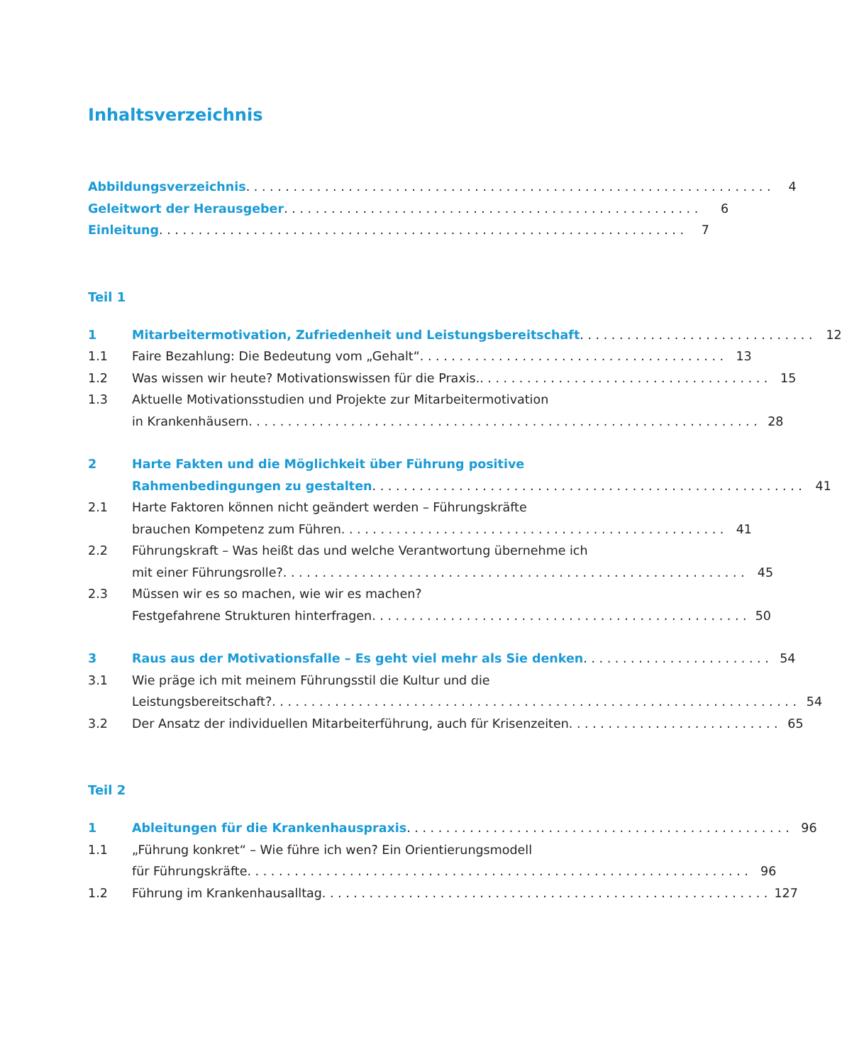Inhaltsverzeichnis
Abbildungsverzeichnis 4
Geleitwort der Herausgeber 6
Einleitung 7
Teil 1
1 Mitarbeitermotivation, Zufriedenheit und Leistungsbereitschaft 12
1.1 Faire Bezahlung: Die Bedeutung vom „Gehalt“ 13
1.2 Was wissen wir heute? Motivationswissen für die Praxis. 15
1.3 Aktuelle Motivationsstudien und Projekte zur Mitarbeitermotivation
in Krankenhäusern 28
2 Harte Fakten und die Möglichkeit über Führung positive
Rahmenbedingungen zu gestalten 41
2.1 Harte Faktoren können nicht geändert werden – Führungskräfte
brauchen Kompetenz zum Führen 41
2.2 Führungskraft – Was heißt das und welche Verantwortung übernehme ich
mit einer Führungsrolle? 45
2.3 Müssen wir es so machen, wie wir es machen?
Festgefahrene Strukturen hinterfragen 50
3 Raus aus der Motivationsfalle – Es geht viel mehr als Sie denken 54
3.1 Wie präge ich mit meinem Führungsstil die Kultur und die
Leistungsbereitschaft? 54
3.2 Der Ansatz der individuellen Mitarbeiterführung, auch für Krisenzeiten 65
Teil 2
1 Ableitungen für die Krankenhauspraxis 96
1.1 „Führung konkret“ – Wie führe ich wen? Ein Orientierungsmodell
für Führungskräfte 96
1.2 Führung im Krankenhausalltag 127